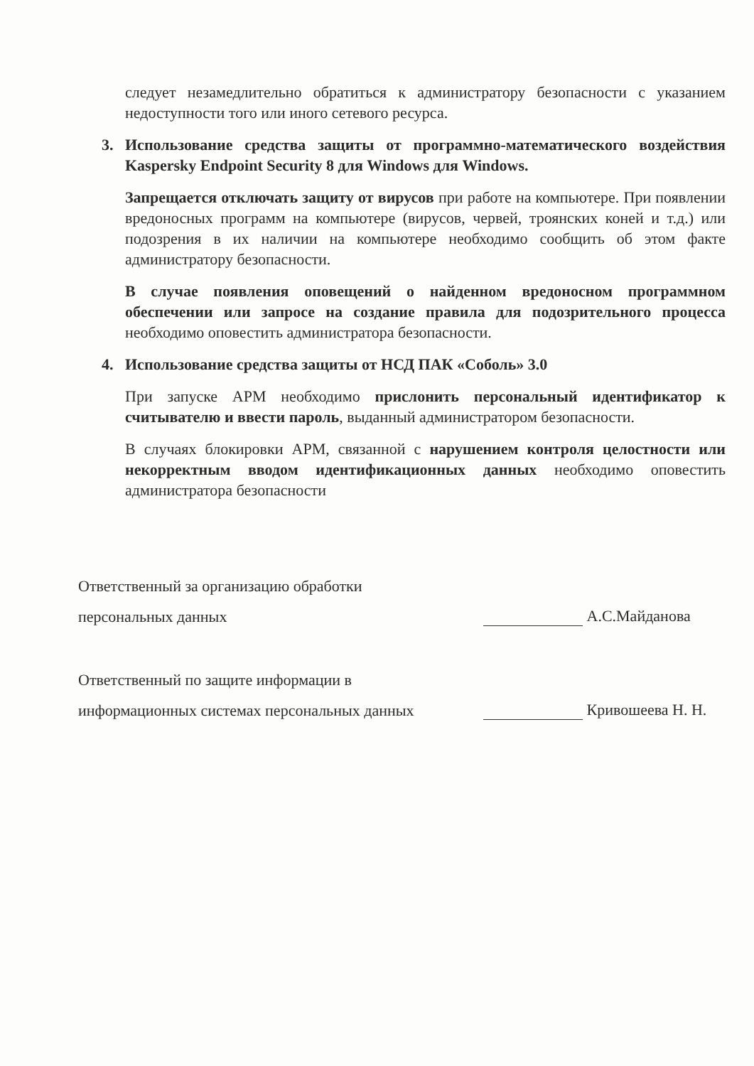следует незамедлительно обратиться к администратору безопасности с указанием недоступности того или иного сетевого ресурса.
3. Использование средства защиты от программно-математического воздействия Kaspersky Endpoint Security 8 для Windows для Windows.
Запрещается отключать защиту от вирусов при работе на компьютере. При появлении вредоносных программ на компьютере (вирусов, червей, троянских коней и т.д.) или подозрения в их наличии на компьютере необходимо сообщить об этом факте администратору безопасности.
В случае появления оповещений о найденном вредоносном программном обеспечении или запросе на создание правила для подозрительного процесса необходимо оповестить администратора безопасности.
4. Использование средства защиты от НСД ПАК «Соболь» 3.0
При запуске АРМ необходимо прислонить персональный идентификатор к считывателю и ввести пароль, выданный администратором безопасности.
В случаях блокировки АРМ, связанной с нарушением контроля целостности или некорректным вводом идентификационных данных необходимо оповестить администратора безопасности
Ответственный за организацию обработки
персональных данных
А.С.Майданова
Ответственный по защите информации в
информационных системах персональных данных
Кривошеева Н. Н.